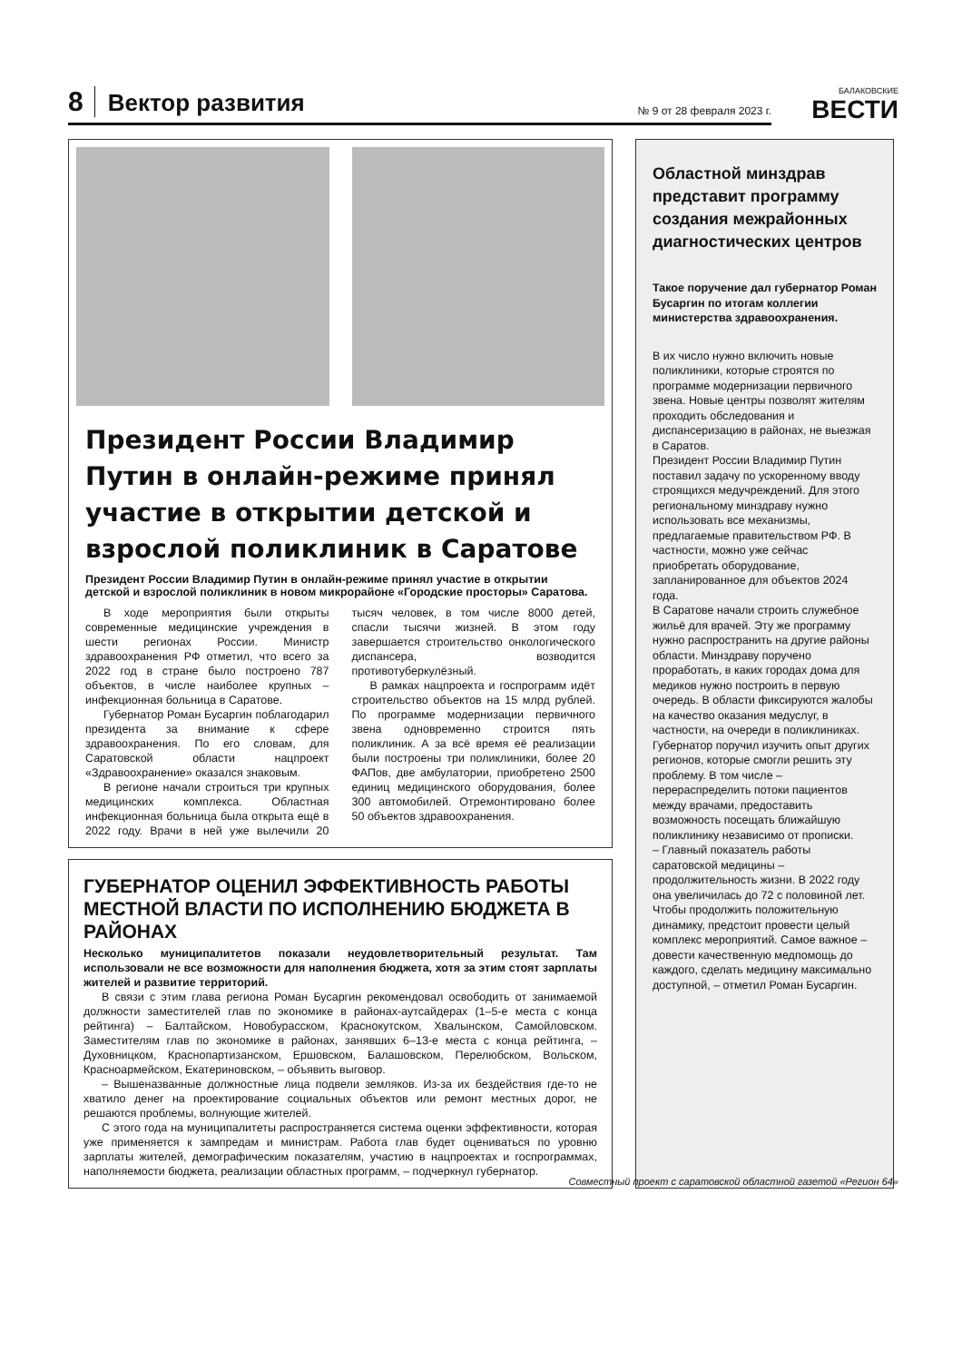8 Вектор развития № 9 от 28 февраля 2023 г.
БАЛАКОВСКИЕ
ВЕСТИ
Президент России Владимир Путин в онлайн-режиме принял участие в открытии детской и взрослой поликлиник в Саратове
Президент России Владимир Путин в онлайн-режиме принял участие в открытии детской и взрослой поликлиник в новом микрорайоне «Городские просторы» Саратова.
В ходе мероприятия были открыты современные медицинские учреждения в шести регионах России. Министр здравоохранения РФ отметил, что всего за 2022 год в стране было построено 787 объектов, в числе наиболее крупных – инфекционная больница в Саратове.
Губернатор Роман Бусаргин поблагодарил президента за внимание к сфере здравоохранения. По его словам, для Саратовской области нацпроект «Здравоохранение» оказался знаковым.
В регионе начали строиться три крупных медицинских комплекса. Областная инфекционная больница была открыта ещё в 2022 году. Врачи в ней уже вылечили 20 тысяч человек, в том числе 8000 детей, спасли тысячи жизней. В этом году завершается строительство онкологического диспансера, возводится противотуберкулёзный.
В рамках нацпроекта и госпрограмм идёт строительство объектов на 15 млрд рублей. По программе модернизации первичного звена одновременно строится пять поликлиник. А за всё время её реализации были построены три поликлиники, более 20 ФАПов, две амбулатории, приобретено 2500 единиц медицинского оборудования, более 300 автомобилей. Отремонтировано более 50 объектов здравоохранения.
ГУБЕРНАТОР ОЦЕНИЛ ЭФФЕКТИВНОСТЬ РАБОТЫ МЕСТНОЙ ВЛАСТИ ПО ИСПОЛНЕНИЮ БЮДЖЕТА В РАЙОНАХ
Несколько муниципалитетов показали неудовлетворительный результат. Там использовали не все возможности для наполнения бюджета, хотя за этим стоят зарплаты жителей и развитие территорий.
В связи с этим глава региона Роман Бусаргин рекомендовал освободить от занимаемой должности заместителей глав по экономике в районах-аутсайдерах (1–5-е места с конца рейтинга) – Балтайском, Новобурасском, Краснокутском, Хвалынском, Самойловском. Заместителям глав по экономике в районах, занявших 6–13-е места с конца рейтинга, – Духовницком, Краснопартизанском, Ершовском, Балашовском, Перелюбском, Вольском, Красноармейском, Екатериновском, – объявить выговор.
– Вышеназванные должностные лица подвели земляков. Из-за их бездействия где-то не хватило денег на проектирование социальных объектов или ремонт местных дорог, не решаются проблемы, волнующие жителей.
С этого года на муниципалитеты распространяется система оценки эффективности, которая уже применяется к зампредам и министрам. Работа глав будет оцениваться по уровню зарплаты жителей, демографическим показателям, участию в нацпроектах и госпрограммах, наполняемости бюджета, реализации областных программ, – подчеркнул губернатор.
Областной минздрав представит программу создания межрайонных диагностических центров
Такое поручение дал губернатор Роман Бусаргин по итогам коллегии министерства здравоохранения.
В их число нужно включить новые поликлиники, которые строятся по программе модернизации первичного звена. Новые центры позволят жителям проходить обследования и диспансеризацию в районах, не выезжая в Саратов.
Президент России Владимир Путин поставил задачу по ускоренному вводу строящихся медучреждений. Для этого региональному минздраву нужно использовать все механизмы, предлагаемые правительством РФ. В частности, можно уже сейчас приобретать оборудование, запланированное для объектов 2024 года.
В Саратове начали строить служебное жильё для врачей. Эту же программу нужно распространить на другие районы области. Минздраву поручено проработать, в каких городах дома для медиков нужно построить в первую очередь. В области фиксируются жалобы на качество оказания медуслуг, в частности, на очереди в поликлиниках. Губернатор поручил изучить опыт других регионов, которые смогли решить эту проблему. В том числе – перераспределить потоки пациентов между врачами, предоставить возможность посещать ближайшую поликлинику независимо от прописки.
– Главный показатель работы саратовской медицины – продолжительность жизни. В 2022 году она увеличилась до 72 с половиной лет. Чтобы продолжить положительную динамику, предстоит провести целый комплекс мероприятий. Самое важное – довести качественную медпомощь до каждого, сделать медицину максимально доступной, – отметил Роман Бусаргин.
Совместный проект с саратовской областной газетой «Регион 64»